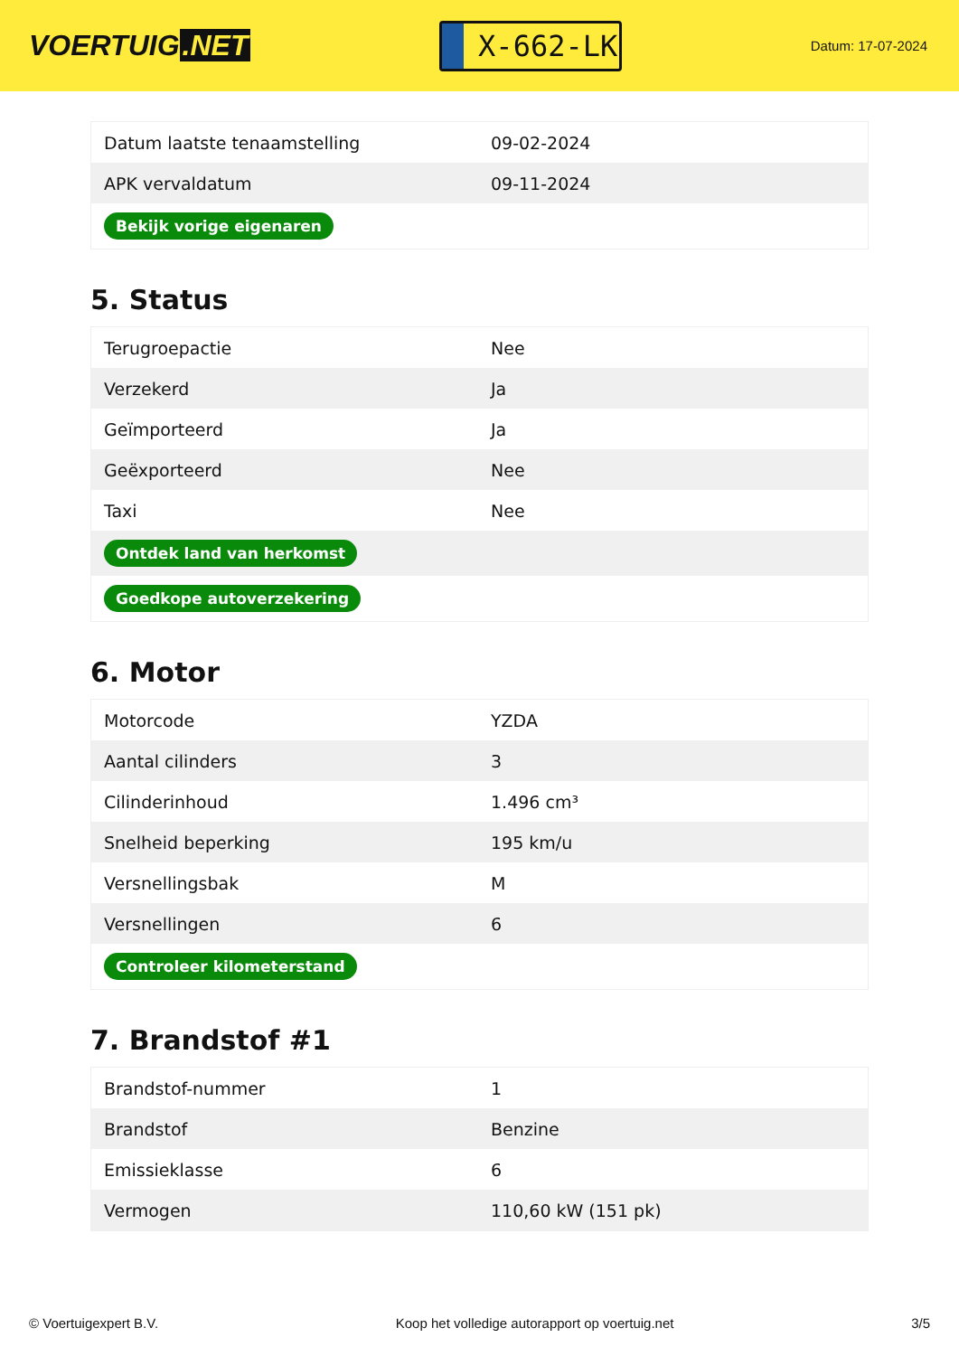VOERTUIG.NET
X-662-LK
Datum: 17-07-2024
| Datum laatste tenaamstelling | 09-02-2024 |
| APK vervaldatum | 09-11-2024 |
| Bekijk vorige eigenaren | |
5. Status
| Terugroepactie | Nee |
| Verzekerd | Ja |
| Geïmporteerd | Ja |
| Geëxporteerd | Nee |
| Taxi | Nee |
| Ontdek land van herkomst | |
| Goedkope autoverzekering | |
6. Motor
| Motorcode | YZDA |
| Aantal cilinders | 3 |
| Cilinderinhoud | 1.496 cm³ |
| Snelheid beperking | 195 km/u |
| Versnellingsbak | M |
| Versnellingen | 6 |
| Controleer kilometerstand | |
7. Brandstof #1
| Brandstof-nummer | 1 |
| Brandstof | Benzine |
| Emissieklasse | 6 |
| Vermogen | 110,60 kW (151 pk) |
© Voertuigexpert B.V. Koop het volledige autorapport op voertuig.net 3/5